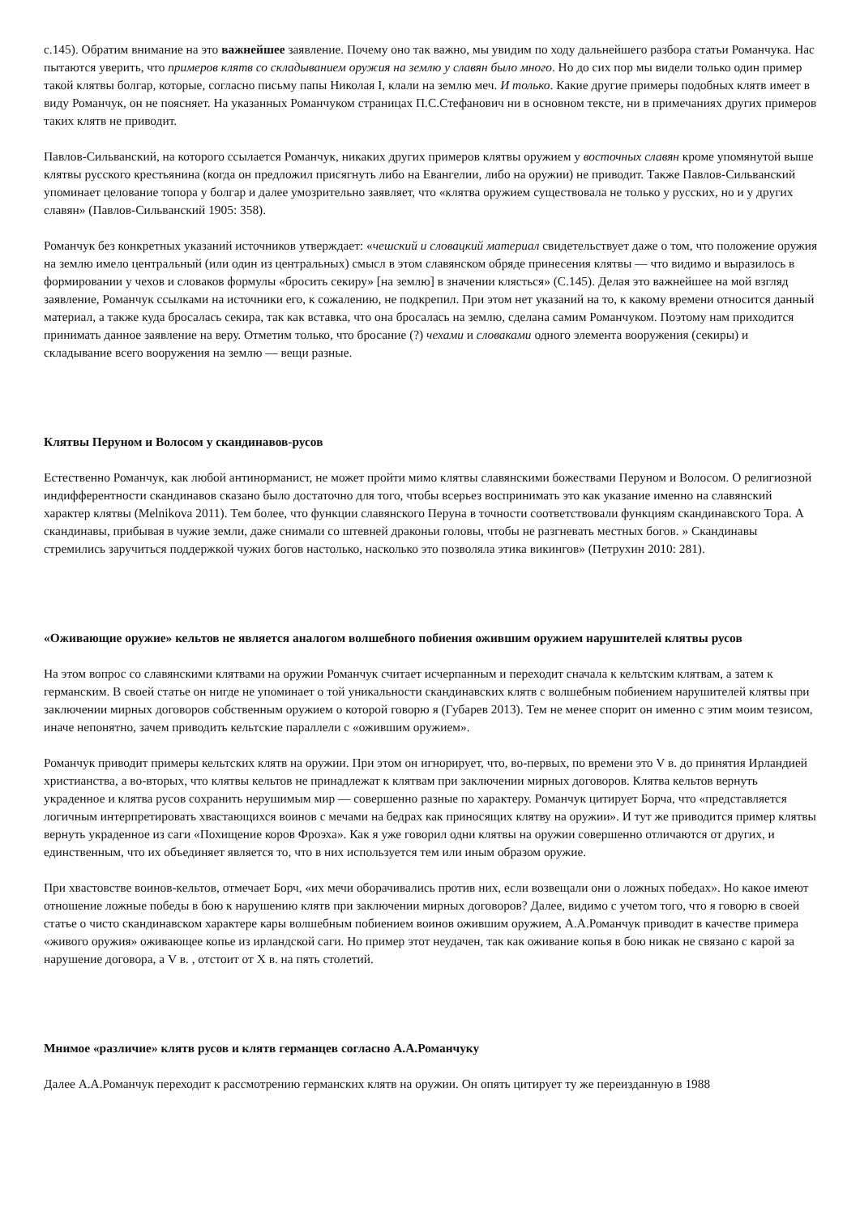с.145). Обратим внимание на это важнейшее заявление. Почему оно так важно, мы увидим по ходу дальнейшего разбора статьи Романчука. Нас пытаются уверить, что примеров клятв со складыванием оружия на землю у славян было много. Но до сих пор мы видели только один пример такой клятвы болгар, которые, согласно письму папы Николая I, клали на землю меч. И только. Какие другие примеры подобных клятв имеет в виду Романчук, он не поясняет. На указанных Романчуком страницах П.С.Стефанович ни в основном тексте, ни в примечаниях других примеров таких клятв не приводит.
Павлов-Сильванский, на которого ссылается Романчук, никаких других примеров клятвы оружием у восточных славян кроме упомянутой выше клятвы русского крестьянина (когда он предложил присягнуть либо на Евангелии, либо на оружии) не приводит. Также Павлов-Сильванский упоминает целование топора у болгар и далее умозрительно заявляет, что «клятва оружием существовала не только у русских, но и у других славян» (Павлов-Сильванский 1905: 358).
Романчук без конкретных указаний источников утверждает: «чешский и словацкий материал свидетельствует даже о том, что положение оружия на землю имело центральный (или один из центральных) смысл в этом славянском обряде принесения клятвы — что видимо и выразилось в формировании у чехов и словаков формулы «бросить секиру» [на землю] в значении клясться» (С.145). Делая это важнейшее на мой взгляд заявление, Романчук ссылками на источники его, к сожалению, не подкрепил. При этом нет указаний на то, к какому времени относится данный материал, а также куда бросалась секира, так как вставка, что она бросалась на землю, сделана самим Романчуком. Поэтому нам приходится принимать данное заявление на веру. Отметим только, что бросание (?) чехами и словаками одного элемента вооружения (секиры) и складывание всего вооружения на землю — вещи разные.
Клятвы Перуном и Волосом у скандинавов-русов
Естественно Романчук, как любой антинорманист, не может пройти мимо клятвы славянскими божествами Перуном и Волосом. О религиозной индифферентности скандинавов сказано было достаточно для того, чтобы всерьез воспринимать это как указание именно на славянский характер клятвы (Melnikova 2011). Тем более, что функции славянского Перуна в точности соответствовали функциям скандинавского Тора. А скандинавы, прибывая в чужие земли, даже снимали со штевней драконьи головы, чтобы не разгневать местных богов. » Скандинавы стремились заручиться поддержкой чужих богов настолько, насколько это позволяла этика викингов» (Петрухин 2010: 281).
«Оживающие оружие» кельтов не является аналогом волшебного побиения ожившим оружием нарушителей клятвы русов
На этом вопрос со славянскими клятвами на оружии Романчук считает исчерпанным и переходит сначала к кельтским клятвам, а затем к германским. В своей статье он нигде не упоминает о той уникальности скандинавских клятв с волшебным побиением нарушителей клятвы при заключении мирных договоров собственным оружием о которой говорю я (Губарев 2013). Тем не менее спорит он именно с этим моим тезисом, иначе непонятно, зачем приводить кельтские параллели с «ожившим оружием».
Романчук приводит примеры кельтских клятв на оружии. При этом он игнорирует, что, во-первых, по времени это V в. до принятия Ирландией христианства, а во-вторых, что клятвы кельтов не принадлежат к клятвам при заключении мирных договоров. Клятва кельтов вернуть украденное и клятва русов сохранить нерушимым мир — совершенно разные по характеру. Романчук цитирует Борча, что «представляется логичным интерпретировать хвастающихся воинов с мечами на бедрах как приносящих клятву на оружии». И тут же приводится пример клятвы вернуть украденное из саги «Похищение коров Фроэха». Как я уже говорил одни клятвы на оружии совершенно отличаются от других, и единственным, что их объединяет является то, что в них используется тем или иным образом оружие.
При хвастовстве воинов-кельтов, отмечает Борч, «их мечи оборачивались против них, если возвещали они о ложных победах». Но какое имеют отношение ложные победы в бою к нарушению клятв при заключении мирных договоров? Далее, видимо с учетом того, что я говорю в своей статье о чисто скандинавском характере кары волшебным побиением воинов ожившим оружием, А.А.Романчук приводит в качестве примера «живого оружия» оживающее копье из ирландской саги. Но пример этот неудачен, так как оживание копья в бою никак не связано с карой за нарушение договора, а V в. , отстоит от X в. на пять столетий.
Мнимое «различие» клятв русов и клятв германцев согласно А.А.Романчуку
Далее А.А.Романчук переходит к рассмотрению германских клятв на оружии. Он опять цитирует ту же переизданную в 1988